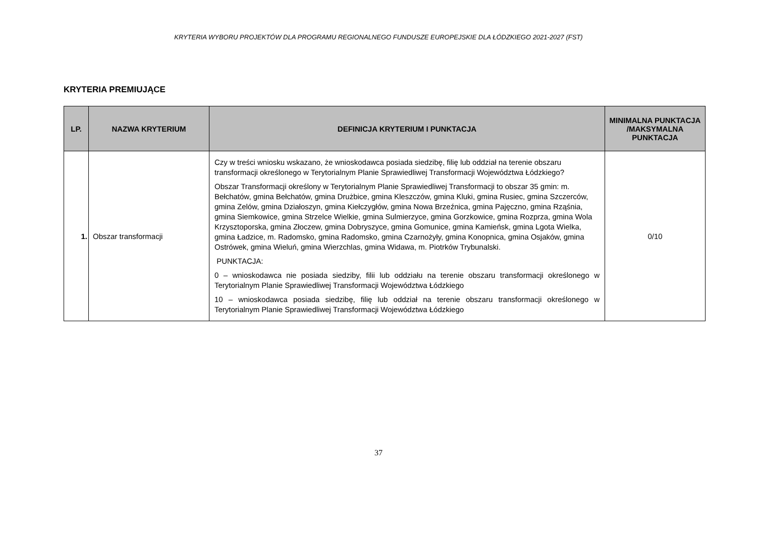KRYTERIA WYBORU PROJEKTÓW DLA PROGRAMU REGIONALNEGO FUNDUSZE EUROPEJSKIE DLA ŁÓDZKIEGO 2021-2027 (FST)
KRYTERIA PREMIUJĄCE
| LP. | NAZWA KRYTERIUM | DEFINICJA KRYTERIUM I PUNKTACJA | MINIMALNA PUNKTACJA /MAKSYMALNA PUNKTACJA |
| --- | --- | --- | --- |
| 1. | Obszar transformacji | Czy w treści wniosku wskazano, że wnioskodawca posiada siedzibę, filię lub oddział na terenie obszaru transformacji określonego w Terytorialnym Planie Sprawiedliwej Transformacji Województwa Łódzkiego? Obszar Transformacji określony w Terytorialnym Planie Sprawiedliwej Transformacji to obszar 35 gmin: m. Bełchatów, gmina Bełchatów, gmina Drużbice, gmina Kleszczów, gmina Kluki, gmina Rusiec, gmina Szczerców, gmina Zelów, gmina Działoszyn, gmina Kiełczygłów, gmina Nowa Brzeźnica, gmina Pajęczno, gmina Rząśnia, gmina Siemkowice, gmina Strzelce Wielkie, gmina Sulmierzyce, gmina Gorzkowice, gmina Rozprza, gmina Wola Krzysztoporska, gmina Złoczew, gmina Dobryszyce, gmina Gomunice, gmina Kamieńsk, gmina Lgota Wielka, gmina Ładzice, m. Radomsko, gmina Radomsko, gmina Czarnożyły, gmina Konopnica, gmina Osjaków, gmina Ostrówek, gmina Wieluń, gmina Wierzchlas, gmina Widawa, m. Piotrków Trybunalski. PUNKTACJA: 0 – wnioskodawca nie posiada siedziby, filii lub oddziału na terenie obszaru transformacji określonego w Terytorialnym Planie Sprawiedliwej Transformacji Województwa Łódzkiego 10 – wnioskodawca posiada siedzibę, filię lub oddział na terenie obszaru transformacji określonego w Terytorialnym Planie Sprawiedliwej Transformacji Województwa Łódzkiego | 0/10 |
37